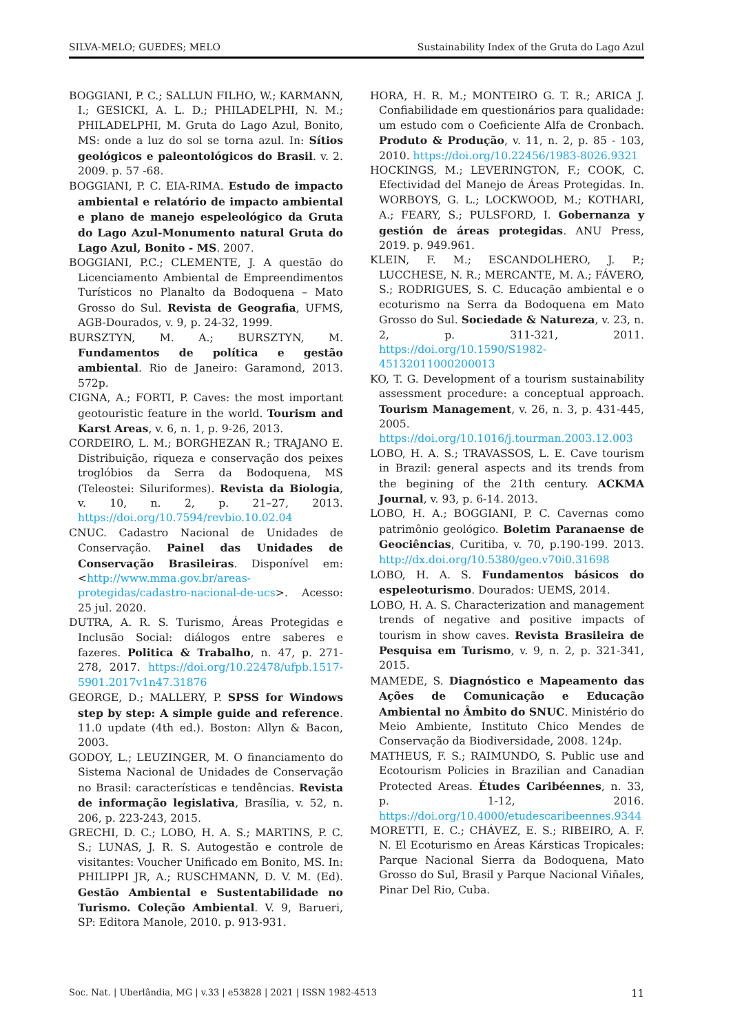SILVA-MELO; GUEDES; MELO Sustainability Index of the Gruta do Lago Azul
BOGGIANI, P. C.; SALLUN FILHO, W.; KARMANN, I.; GESICKI, A. L. D.; PHILADELPHI, N. M.; PHILADELPHI, M. Gruta do Lago Azul, Bonito, MS: onde a luz do sol se torna azul. In: Sítios geológicos e paleontológicos do Brasil. v. 2. 2009. p. 57 -68.
BOGGIANI, P. C. EIA-RIMA. Estudo de impacto ambiental e relatório de impacto ambiental e plano de manejo espeleológico da Gruta do Lago Azul-Monumento natural Gruta do Lago Azul, Bonito - MS. 2007.
BOGGIANI, P.C.; CLEMENTE, J. A questão do Licenciamento Ambiental de Empreendimentos Turísticos no Planalto da Bodoquena – Mato Grosso do Sul. Revista de Geografia, UFMS, AGB-Dourados, v. 9, p. 24-32, 1999.
BURSZTYN, M. A.; BURSZTYN, M. Fundamentos de política e gestão ambiental. Rio de Janeiro: Garamond, 2013. 572p.
CIGNA, A.; FORTI, P. Caves: the most important geotouristic feature in the world. Tourism and Karst Areas, v. 6, n. 1, p. 9-26, 2013.
CORDEIRO, L. M.; BORGHEZAN R.; TRAJANO E. Distribuição, riqueza e conservação dos peixes troglóbios da Serra da Bodoquena, MS (Teleostei: Siluriformes). Revista da Biologia, v. 10, n. 2, p. 21–27, 2013. https://doi.org/10.7594/revbio.10.02.04
CNUC. Cadastro Nacional de Unidades de Conservação. Painel das Unidades de Conservação Brasileiras. Disponível em: <http://www.mma.gov.br/areas-protegidas/cadastro-nacional-de-ucs>. Acesso: 25 jul. 2020.
DUTRA, A. R. S. Turismo, Áreas Protegidas e Inclusão Social: diálogos entre saberes e fazeres. Politica & Trabalho, n. 47, p. 271-278, 2017. https://doi.org/10.22478/ufpb.1517-5901.2017v1n47.31876
GEORGE, D.; MALLERY, P. SPSS for Windows step by step: A simple guide and reference. 11.0 update (4th ed.). Boston: Allyn & Bacon, 2003.
GODOY, L.; LEUZINGER, M. O financiamento do Sistema Nacional de Unidades de Conservação no Brasil: características e tendências. Revista de informação legislativa, Brasília, v. 52, n. 206, p. 223-243, 2015.
GRECHI, D. C.; LOBO, H. A. S.; MARTINS, P. C. S.; LUNAS, J. R. S. Autogestão e controle de visitantes: Voucher Unificado em Bonito, MS. In: PHILIPPI JR, A.; RUSCHMANN, D. V. M. (Ed). Gestão Ambiental e Sustentabilidade no Turismo. Coleção Ambiental. V. 9, Barueri, SP: Editora Manole, 2010. p. 913-931.
HORA, H. R. M.; MONTEIRO G. T. R.; ARICA J. Confiabilidade em questionários para qualidade: um estudo com o Coeficiente Alfa de Cronbach. Produto & Produção, v. 11, n. 2, p. 85 - 103, 2010. https://doi.org/10.22456/1983-8026.9321
HOCKINGS, M.; LEVERINGTON, F.; COOK, C. Efectividad del Manejo de Áreas Protegidas. In. WORBOYS, G. L.; LOCKWOOD, M.; KOTHARI, A.; FEARY, S.; PULSFORD, I. Gobernanza y gestión de áreas protegidas. ANU Press, 2019. p. 949.961.
KLEIN, F. M.; ESCANDOLHERO, J. P.; LUCCHESE, N. R.; MERCANTE, M. A.; FÁVERO, S.; RODRIGUES, S. C. Educação ambiental e o ecoturismo na Serra da Bodoquena em Mato Grosso do Sul. Sociedade & Natureza, v. 23, n. 2, p. 311-321, 2011. https://doi.org/10.1590/S1982-45132011000200013
KO, T. G. Development of a tourism sustainability assessment procedure: a conceptual approach. Tourism Management, v. 26, n. 3, p. 431-445, 2005. https://doi.org/10.1016/j.tourman.2003.12.003
LOBO, H. A. S.; TRAVASSOS, L. E. Cave tourism in Brazil: general aspects and its trends from the begining of the 21th century. ACKMA Journal, v. 93, p. 6-14. 2013.
LOBO, H. A.; BOGGIANI, P. C. Cavernas como patrimônio geológico. Boletim Paranaense de Geociências, Curitiba, v. 70, p.190-199. 2013. http://dx.doi.org/10.5380/geo.v70i0.31698
LOBO, H. A. S. Fundamentos básicos do espeleoturismo. Dourados: UEMS, 2014.
LOBO, H. A. S. Characterization and management trends of negative and positive impacts of tourism in show caves. Revista Brasileira de Pesquisa em Turismo, v. 9, n. 2, p. 321-341, 2015.
MAMEDE, S. Diagnóstico e Mapeamento das Ações de Comunicação e Educação Ambiental no Âmbito do SNUC. Ministério do Meio Ambiente, Instituto Chico Mendes de Conservação da Biodiversidade, 2008. 124p.
MATHEUS, F. S.; RAIMUNDO, S. Public use and Ecotourism Policies in Brazilian and Canadian Protected Areas. Études Caribéennes, n. 33, p. 1-12, 2016. https://doi.org/10.4000/etudescaribeennes.9344
MORETTI, E. C.; CHÁVEZ, E. S.; RIBEIRO, A. F. N. El Ecoturismo en Áreas Kársticas Tropicales: Parque Nacional Sierra da Bodoquena, Mato Grosso do Sul, Brasil y Parque Nacional Viñales, Pinar Del Rio, Cuba.
Soc. Nat. | Uberlândia, MG | v.33 | e53828 | 2021 | ISSN 1982-4513 11